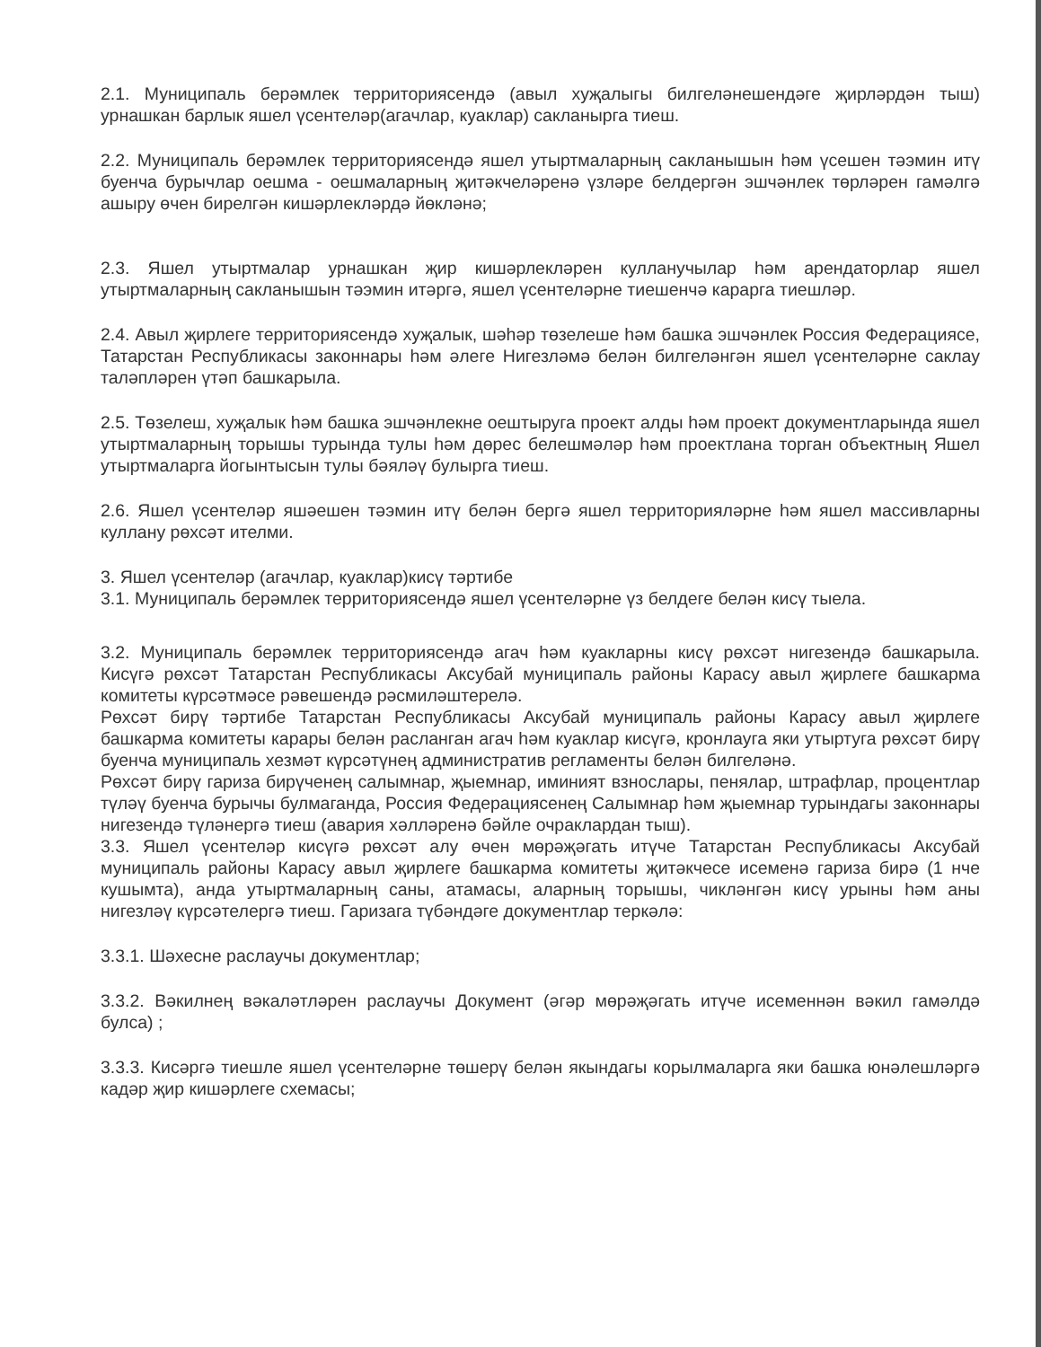2.1. Муниципаль берәмлек территориясендә (авыл хуҗалыгы билгеләнешендәге җирләрдән тыш) урнашкан барлык яшел үсентеләр(агачлар, куаклар) сакланырга тиеш.
2.2. Муниципаль берәмлек территориясендә яшел утыртмаларның сакланышын һәм үсешен тәэмин итү буенча бурычлар оешма - оешмаларның җитәкчеләренә үзләре белдергән эшчәнлек төрләрен гамәлгә ашыру өчен бирелгән кишәрлекләрдә йөкләнә;
2.3. Яшел утыртмалар урнашкан җир кишәрлекләрен кулланучылар һәм арендаторлар яшел утыртмаларның сакланышын тәэмин итәргә, яшел үсентеләрне тиешенчә карарга тиешләр.
2.4. Авыл җирлеге территориясендә хуҗалык, шәһәр төзелеше һәм башка эшчәнлек Россия Федерациясе, Татарстан Республикасы законнары һәм әлеге Нигезләмә белән билгеләнгән яшел үсентеләрне саклау таләпләрен үтәп башкарыла.
2.5. Төзелеш, хуҗалык һәм башка эшчәнлекне оештыруга проект алды һәм проект документларында яшел утыртмаларның торышы турында тулы һәм дөрес белешмәләр һәм проектлана торган объектның Яшел утыртмаларга йогынтысын тулы бәяләү булырга тиеш.
2.6. Яшел үсентеләр яшәешен тәэмин итү белән бергә яшел территорияләрне һәм яшел массивларны куллану рөхсәт ителми.
3. Яшел үсентеләр (агачлар, куаклар)кисү тәртибе
3.1. Муниципаль берәмлек территориясендә яшел үсентеләрне үз белдеге белән кисү тыела.
3.2. Муниципаль берәмлек территориясендә агач һәм куакларны кисү рөхсәт нигезендә башкарыла. Кисүгә рөхсәт Татарстан Республикасы Аксубай муниципаль районы Карасу авыл җирлеге башкарма комитеты күрсәтмәсе рәвешендә рәсмиләштерелә.
Рөхсәт бирү тәртибе Татарстан Республикасы Аксубай муниципаль районы Карасу авыл җирлеге башкарма комитеты карары белән расланган агач һәм куаклар кисүгә, кронлауга яки утыртуга рөхсәт бирү буенча муниципаль хезмәт күрсәтүнең административ регламенты белән билгеләнә.
Рөхсәт бирү гариза бирүченең салымнар, җыемнар, иминият взнослары, пенялар, штрафлар, процентлар түләү буенча бурычы булмаганда, Россия Федерациясенең Салымнар һәм җыемнар турындагы законнары нигезендә түләнергә тиеш (авария хәлләренә бәйле очраклардан тыш).
3.3. Яшел үсентеләр кисүгә рөхсәт алу өчен мөрәҗәгать итүче Татарстан Республикасы Аксубай муниципаль районы Карасу авыл җирлеге башкарма комитеты җитәкчесе исеменә гариза бирә (1 нче кушымта), анда утыртмаларның саны, атамасы, аларның торышы, чикләнгән кисү урыны һәм аны нигезләү күрсәтелергә тиеш. Гаризага түбәндәге документлар теркәлә:
3.3.1. Шәхесне раслаучы документлар;
3.3.2. Вәкилнең вәкаләтләрен раслаучы Документ (әгәр мөрәҗәгать итүче исеменнән вәкил гамәлдә булса) ;
3.3.3. Кисәргә тиешле яшел үсентеләрне төшерү белән якындагы корылмаларга яки башка юнәлешләргә кадәр җир кишәрлеге схемасы;